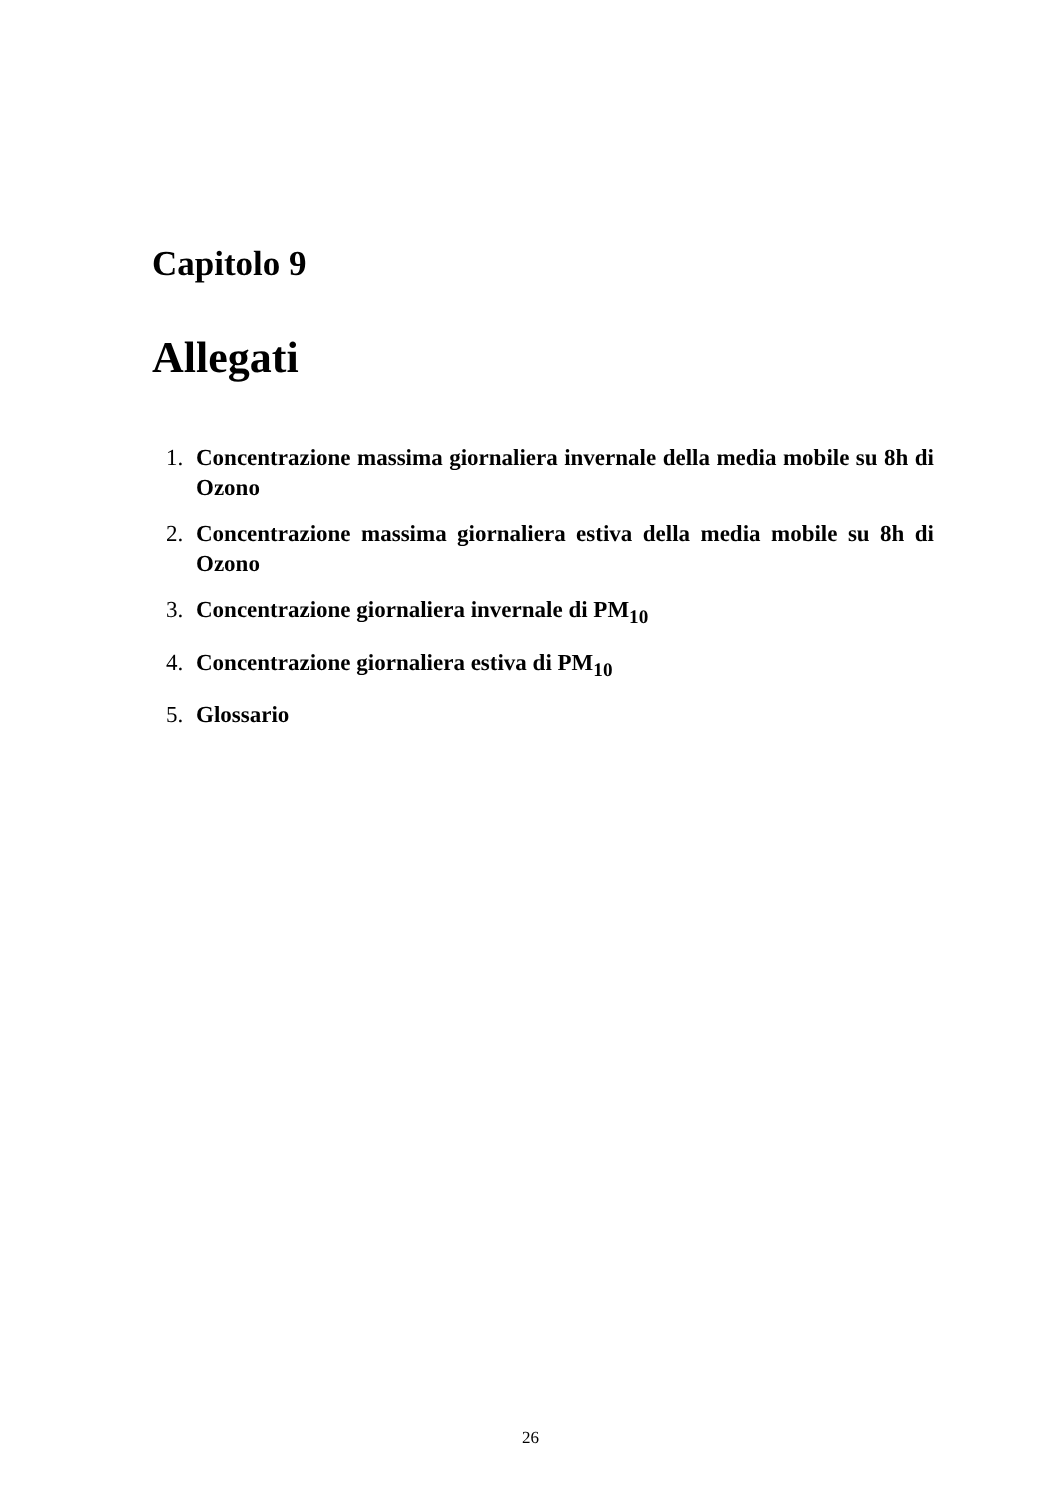Capitolo 9
Allegati
1. Concentrazione massima giornaliera invernale della media mobile su 8h di Ozono
2. Concentrazione massima giornaliera estiva della media mobile su 8h di Ozono
3. Concentrazione giornaliera invernale di PM<sub>10</sub>
4. Concentrazione giornaliera estiva di PM<sub>10</sub>
5. Glossario
26